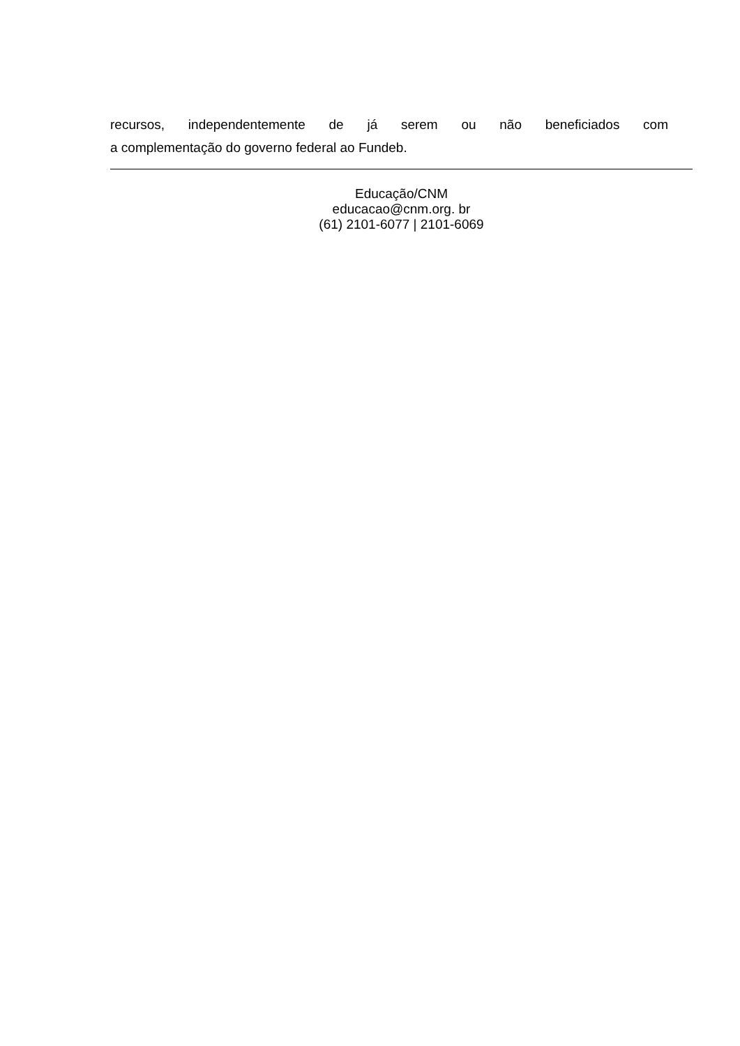recursos, independentemente de já serem ou não beneficiados com
a complementação do governo federal ao Fundeb.
Educação/CNM
educacao@cnm.org. br
(61) 2101-6077 | 2101-6069